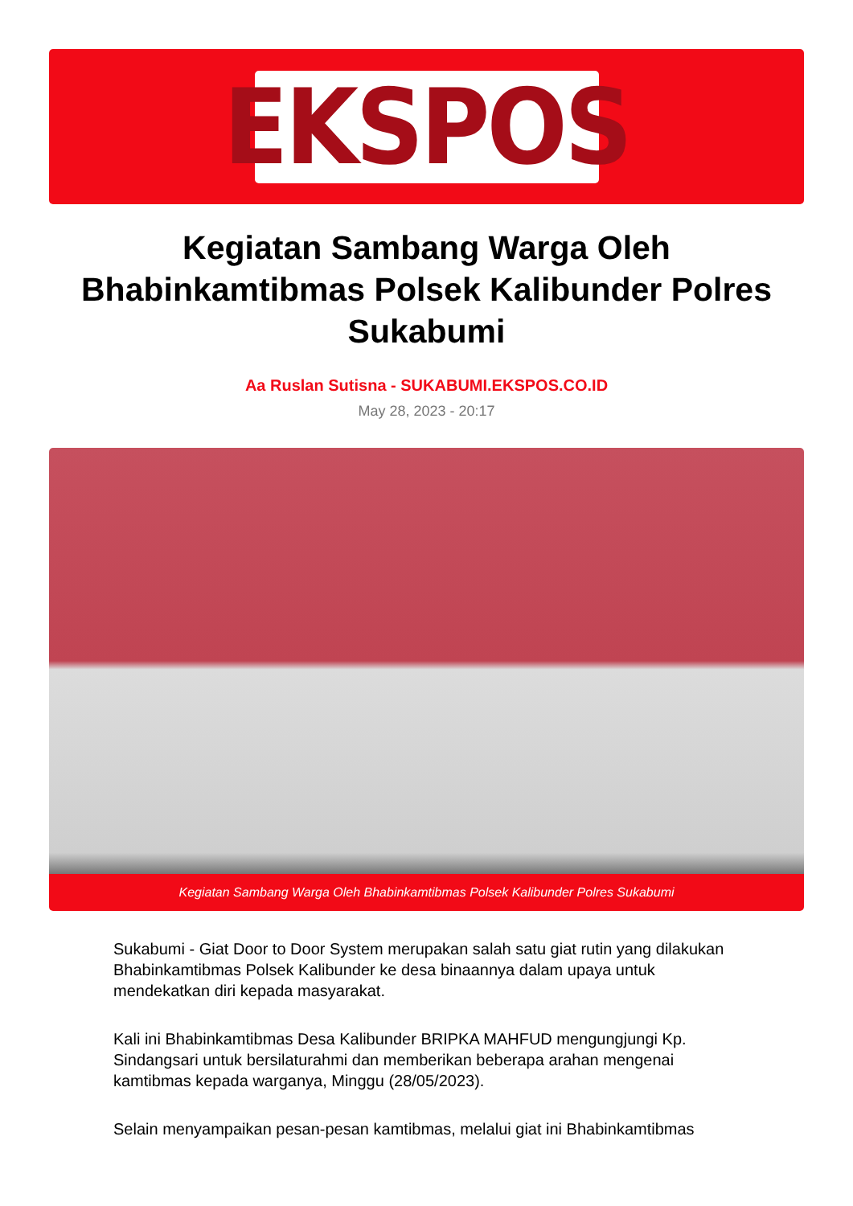EKSPOS
Kegiatan Sambang Warga Oleh Bhabinkamtibmas Polsek Kalibunder Polres Sukabumi
Aa Ruslan Sutisna - SUKABUMI.EKSPOS.CO.ID
May 28, 2023 - 20:17
Kegiatan Sambang Warga Oleh Bhabinkamtibmas Polsek Kalibunder Polres Sukabumi
Sukabumi - Giat Door to Door System merupakan salah satu giat rutin yang dilakukan Bhabinkamtibmas Polsek Kalibunder ke desa binaannya dalam upaya untuk mendekatkan diri kepada masyarakat.
Kali ini Bhabinkamtibmas Desa Kalibunder BRIPKA MAHFUD mengungjungi Kp. Sindangsari untuk bersilaturahmi dan memberikan beberapa arahan mengenai kamtibmas kepada warganya, Minggu (28/05/2023).
Selain menyampaikan pesan-pesan kamtibmas, melalui giat ini Bhabinkamtibmas